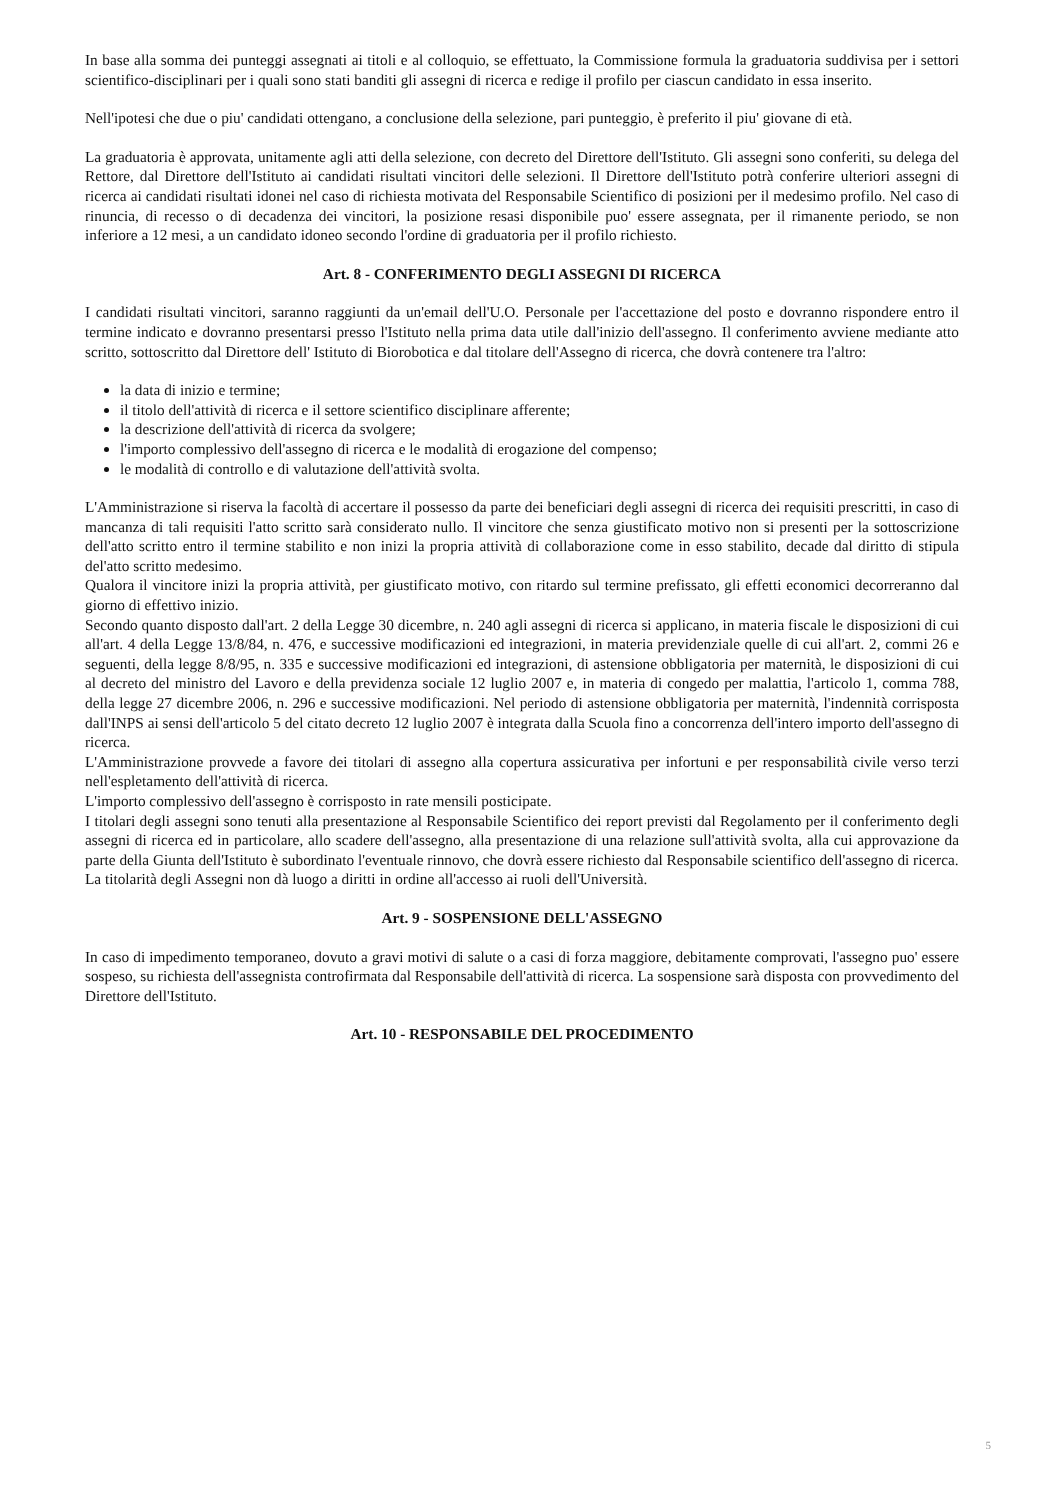In base alla somma dei punteggi assegnati ai titoli e al colloquio, se effettuato, la Commissione formula la graduatoria suddivisa per i settori scientifico-disciplinari per i quali sono stati banditi gli assegni di ricerca e redige il profilo per ciascun candidato in essa inserito.
Nell'ipotesi che due o piu' candidati ottengano, a conclusione della selezione, pari punteggio, è preferito il piu' giovane di età.
La graduatoria è approvata, unitamente agli atti della selezione, con decreto del Direttore dell'Istituto. Gli assegni sono conferiti, su delega del Rettore, dal Direttore dell'Istituto ai candidati risultati vincitori delle selezioni. Il Direttore dell'Istituto potrà conferire ulteriori assegni di ricerca ai candidati risultati idonei nel caso di richiesta motivata del Responsabile Scientifico di posizioni per il medesimo profilo. Nel caso di rinuncia, di recesso o di decadenza dei vincitori, la posizione resasi disponibile puo' essere assegnata, per il rimanente periodo, se non inferiore a 12 mesi, a un candidato idoneo secondo l'ordine di graduatoria per il profilo richiesto.
Art. 8 - CONFERIMENTO DEGLI ASSEGNI DI RICERCA
I candidati risultati vincitori, saranno raggiunti da un'email dell'U.O. Personale per l'accettazione del posto e dovranno rispondere entro il termine indicato e dovranno presentarsi presso l'Istituto nella prima data utile dall'inizio dell'assegno. Il conferimento avviene mediante atto scritto, sottoscritto dal Direttore dell' Istituto di Biorobotica e dal titolare dell'Assegno di ricerca, che dovrà contenere tra l'altro:
la data di inizio e termine;
il titolo dell'attività di ricerca e il settore scientifico disciplinare afferente;
la descrizione dell'attività di ricerca da svolgere;
l'importo complessivo dell'assegno di ricerca e le modalità di erogazione del compenso;
le modalità di controllo e di valutazione dell'attività svolta.
L'Amministrazione si riserva la facoltà di accertare il possesso da parte dei beneficiari degli assegni di ricerca dei requisiti prescritti, in caso di mancanza di tali requisiti l'atto scritto sarà considerato nullo. Il vincitore che senza giustificato motivo non si presenti per la sottoscrizione dell'atto scritto entro il termine stabilito e non inizi la propria attività di collaborazione come in esso stabilito, decade dal diritto di stipula del'atto scritto medesimo.
Qualora il vincitore inizi la propria attività, per giustificato motivo, con ritardo sul termine prefissato, gli effetti economici decorreranno dal giorno di effettivo inizio.
Secondo quanto disposto dall'art. 2 della Legge 30 dicembre, n. 240 agli assegni di ricerca si applicano, in materia fiscale le disposizioni di cui all'art. 4 della Legge 13/8/84, n. 476, e successive modificazioni ed integrazioni, in materia previdenziale quelle di cui all'art. 2, commi 26 e seguenti, della legge 8/8/95, n. 335 e successive modificazioni ed integrazioni, di astensione obbligatoria per maternità, le disposizioni di cui al decreto del ministro del Lavoro e della previdenza sociale 12 luglio 2007 e, in materia di congedo per malattia, l'articolo 1, comma 788, della legge 27 dicembre 2006, n. 296 e successive modificazioni. Nel periodo di astensione obbligatoria per maternità, l'indennità corrisposta dall'INPS ai sensi dell'articolo 5 del citato decreto 12 luglio 2007 è integrata dalla Scuola fino a concorrenza dell'intero importo dell'assegno di ricerca.
L'Amministrazione provvede a favore dei titolari di assegno alla copertura assicurativa per infortuni e per responsabilità civile verso terzi nell'espletamento dell'attività di ricerca.
L'importo complessivo dell'assegno è corrisposto in rate mensili posticipate.
I titolari degli assegni sono tenuti alla presentazione al Responsabile Scientifico dei report previsti dal Regolamento per il conferimento degli assegni di ricerca ed in particolare, allo scadere dell'assegno, alla presentazione di una relazione sull'attività svolta, alla cui approvazione da parte della Giunta dell'Istituto è subordinato l'eventuale rinnovo, che dovrà essere richiesto dal Responsabile scientifico dell'assegno di ricerca.
La titolarità degli Assegni non dà luogo a diritti in ordine all'accesso ai ruoli dell'Università.
Art. 9 - SOSPENSIONE DELL'ASSEGNO
In caso di impedimento temporaneo, dovuto a gravi motivi di salute o a casi di forza maggiore, debitamente comprovati, l'assegno puo' essere sospeso, su richiesta dell'assegnista controfirmata dal Responsabile dell'attività di ricerca. La sospensione sarà disposta con provvedimento del Direttore dell'Istituto.
Art. 10 - RESPONSABILE DEL PROCEDIMENTO
5